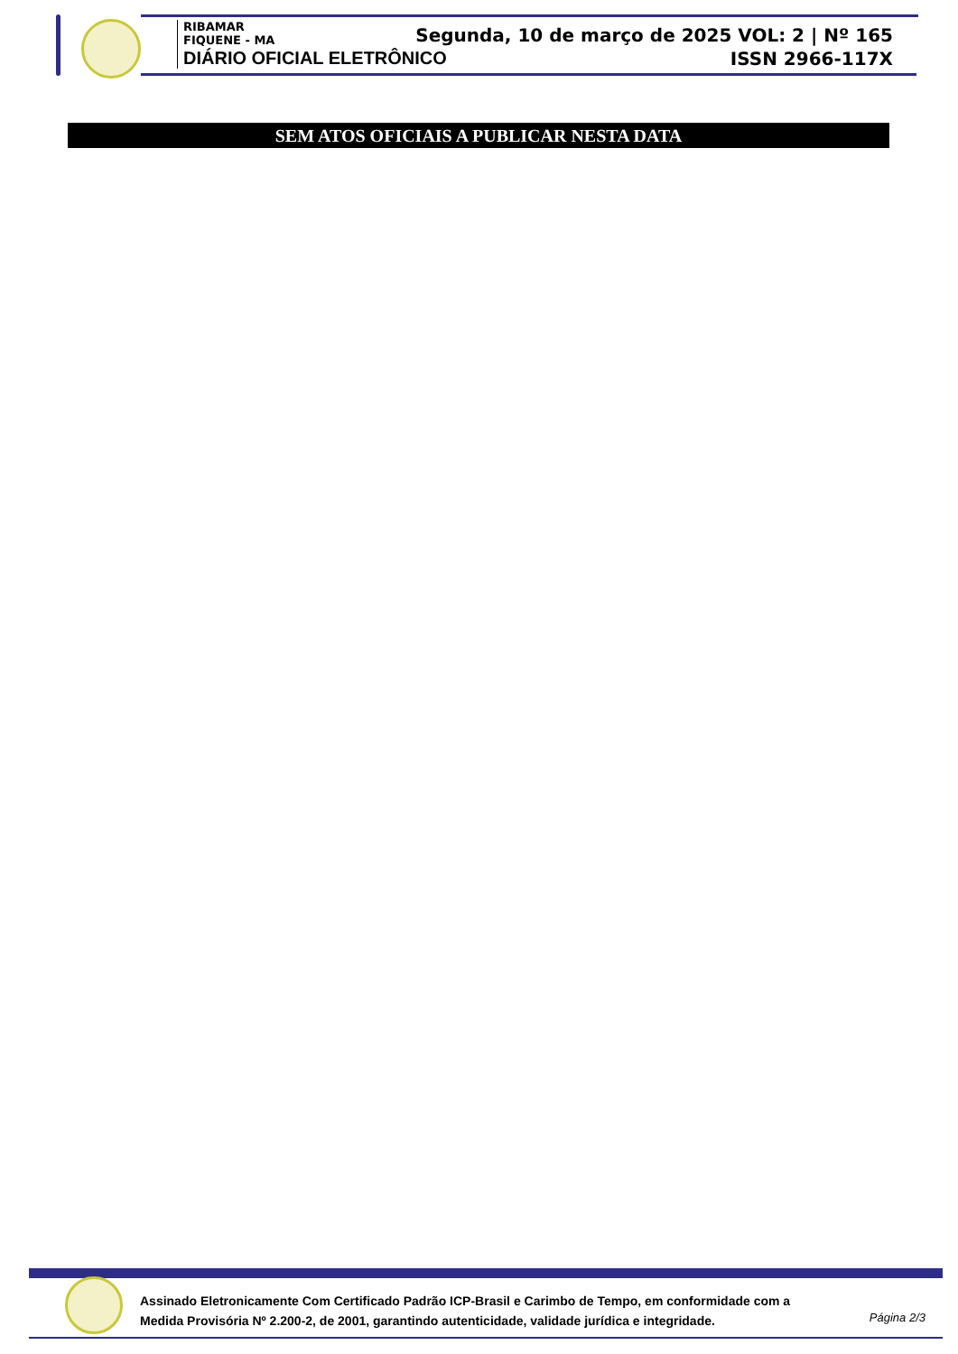RIBAMAR
FIQUENE - MA
DIÁRIO OFICIAL ELETRÔNICO
Segunda, 10 de março de 2025 VOL: 2 | Nº 165
ISSN 2966-117X
SEM ATOS OFICIAIS A PUBLICAR NESTA DATA
Assinado Eletronicamente Com Certificado Padrão ICP-Brasil e Carimbo de Tempo, em conformidade com a
Medida Provisória Nº 2.200-2, de 2001, garantindo autenticidade, validade jurídica e integridade.
Página 2/3